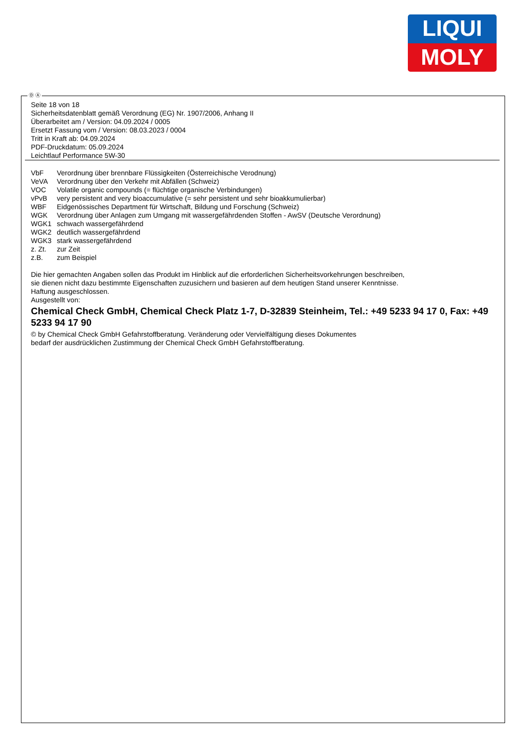LIQUI
MOLY
Ⓓ Ⓐ
Seite 18 von 18
Sicherheitsdatenblatt gemäß Verordnung (EG) Nr. 1907/2006, Anhang II
Überarbeitet am / Version: 04.09.2024 / 0005
Ersetzt Fassung vom / Version: 08.03.2023 / 0004
Tritt in Kraft ab: 04.09.2024
PDF-Druckdatum: 05.09.2024
Leichtlauf Performance 5W-30
| VbF | Verordnung über brennbare Flüssigkeiten (Österreichische Verodnung) |
| VeVA | Verordnung über den Verkehr mit Abfällen (Schweiz) |
| VOC | Volatile organic compounds (= flüchtige organische Verbindungen) |
| vPvB | very persistent and very bioaccumulative (= sehr persistent und sehr bioakkumulierbar) |
| WBF | Eidgenössisches Department für Wirtschaft, Bildung und Forschung (Schweiz) |
| WGK | Verordnung über Anlagen zum Umgang mit wassergefährdenden Stoffen - AwSV (Deutsche Verordnung) |
| WGK1 | schwach wassergefährdend |
| WGK2 | deutlich wassergefährdend |
| WGK3 | stark wassergefährdend |
| z. Zt. | zur Zeit |
| z.B. | zum Beispiel |
Die hier gemachten Angaben sollen das Produkt im Hinblick auf die erforderlichen Sicherheitsvorkehrungen beschreiben,
sie dienen nicht dazu bestimmte Eigenschaften zuzusichern und basieren auf dem heutigen Stand unserer Kenntnisse.
Haftung ausgeschlossen.
Ausgestellt von:
Chemical Check GmbH, Chemical Check Platz 1-7, D-32839 Steinheim, Tel.: +49 5233 94 17 0, Fax: +49 5233 94 17 90
© by Chemical Check GmbH Gefahrstoffberatung. Veränderung oder Vervielfältigung dieses Dokumentes
bedarf der ausdrücklichen Zustimmung der Chemical Check GmbH Gefahrstoffberatung.